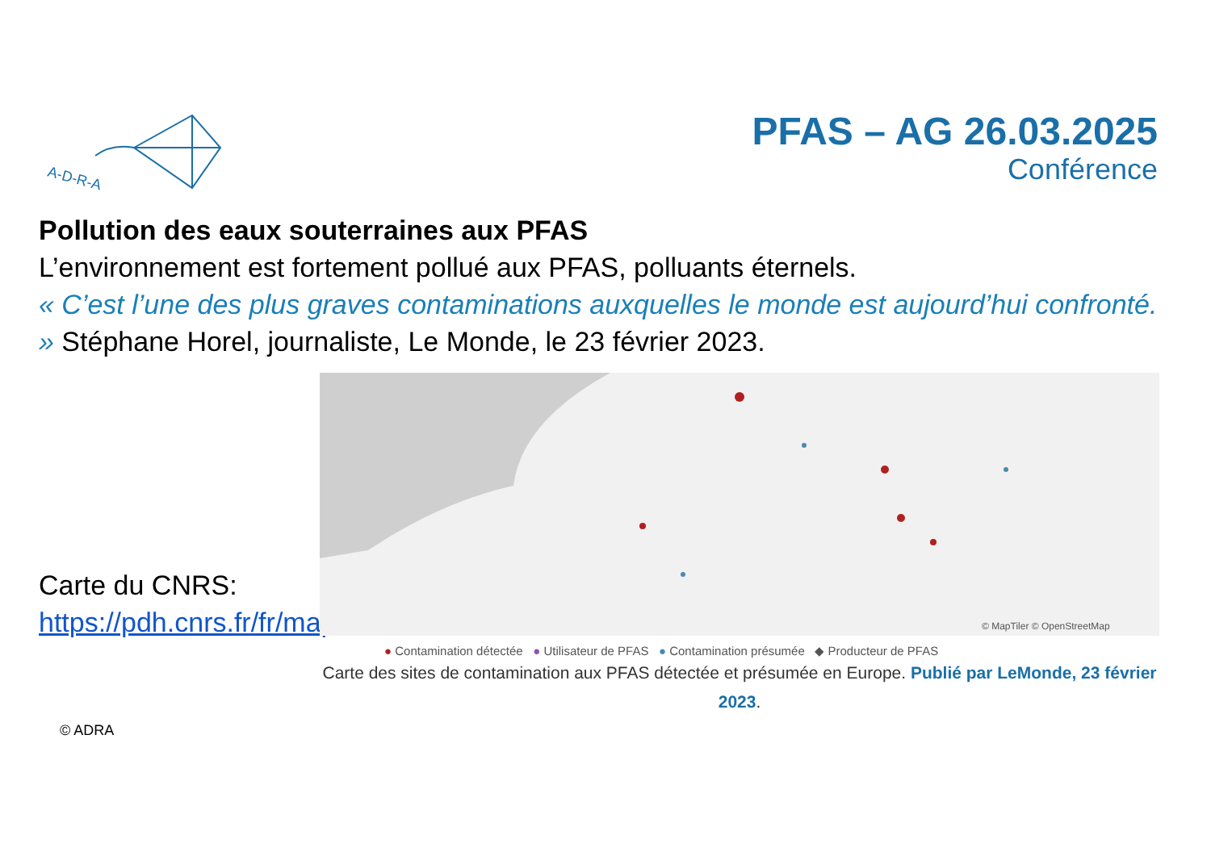A-D-R-A
PFAS – AG 26.03.2025
Conférence
Pollution des eaux souterraines aux PFAS
L’environnement est fortement pollué aux PFAS, polluants éternels.
« C’est l’une des plus graves contaminations auxquelles le monde est aujourd’hui confronté. » Stéphane Horel, journaliste, Le Monde, le 23 février 2023.
Carte du CNRS:
https://pdh.cnrs.fr/fr/map/
© MapTiler © OpenStreetMap
● Contamination détectée ● Utilisateur de PFAS ● Contamination présumée ◆ Producteur de PFAS
Carte des sites de contamination aux PFAS détectée et présumée en Europe. Publié par LeMonde, 23 février 2023.
© ADRA